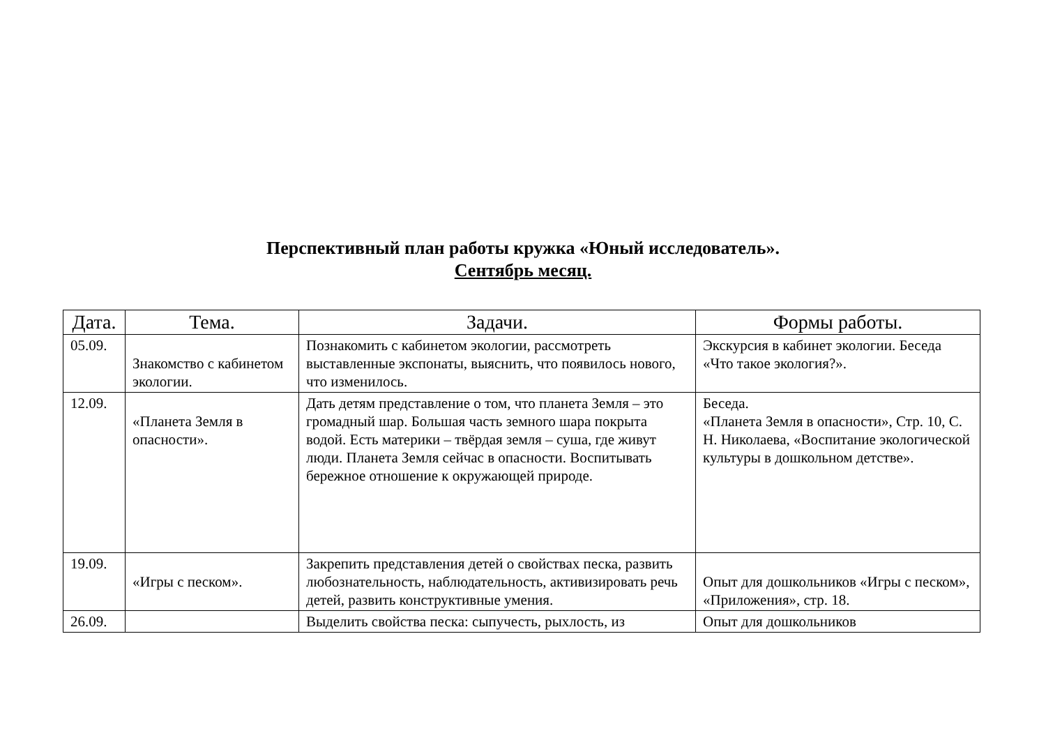Перспективный план работы кружка «Юный исследователь».
Сентябрь месяц.
| Дата. | Тема. | Задачи. | Формы работы. |
| --- | --- | --- | --- |
| 05.09. | Знакомство с кабинетом экологии. | Познакомить с кабинетом экологии, рассмотреть выставленные экспонаты, выяснить, что появилось нового, что изменилось. | Экскурсия в кабинет экологии. Беседа «Что такое экология?». |
| 12.09. | «Планета Земля в опасности». | Дать детям представление о том, что планета Земля – это громадный шар. Большая часть земного шара покрыта водой. Есть материки – твёрдая земля – суша, где живут люди. Планета Земля сейчас в опасности. Воспитывать бережное отношение к окружающей природе. | Беседа. «Планета Земля в опасности», Стр. 10, С. Н. Николаева, «Воспитание экологической культуры в дошкольном детстве». |
| 19.09. | «Игры с песком». | Закрепить представления детей о свойствах песка, развить любознательность, наблюдательность, активизировать речь детей, развить конструктивные умения. | Опыт для дошкольников «Игры с песком», «Приложения», стр. 18. |
| 26.09. | | Выделить свойства песка: сыпучесть, рыхлость, из | Опыт для дошкольников |